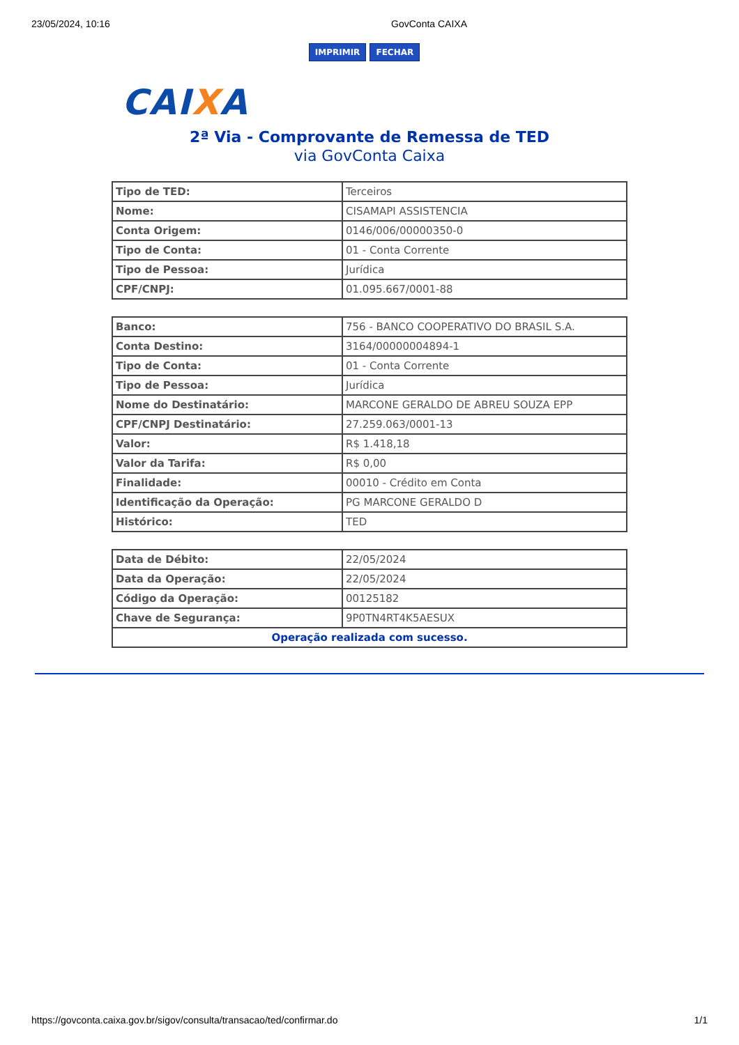23/05/2024, 10:16 GovConta CAIXA
IMPRIMIR FECHAR
CAIXA
2ª Via - Comprovante de Remessa de TED
via GovConta Caixa
| Tipo de TED: | Terceiros |
| Nome: | CISAMAPI ASSISTENCIA |
| Conta Origem: | 0146/006/00000350-0 |
| Tipo de Conta: | 01 - Conta Corrente |
| Tipo de Pessoa: | Jurídica |
| CPF/CNPJ: | 01.095.667/0001-88 |
| Banco: | 756 - BANCO COOPERATIVO DO BRASIL S.A. |
| Conta Destino: | 3164/00000004894-1 |
| Tipo de Conta: | 01 - Conta Corrente |
| Tipo de Pessoa: | Jurídica |
| Nome do Destinatário: | MARCONE GERALDO DE ABREU SOUZA EPP |
| CPF/CNPJ Destinatário: | 27.259.063/0001-13 |
| Valor: | R$ 1.418,18 |
| Valor da Tarifa: | R$ 0,00 |
| Finalidade: | 00010 - Crédito em Conta |
| Identificação da Operação: | PG MARCONE GERALDO D |
| Histórico: | TED |
| Data de Débito: | 22/05/2024 |
| Data da Operação: | 22/05/2024 |
| Código da Operação: | 00125182 |
| Chave de Segurança: | 9P0TN4RT4K5AESUX |
| Operação realizada com sucesso. | |
https://govconta.caixa.gov.br/sigov/consulta/transacao/ted/confirmar.do 1/1